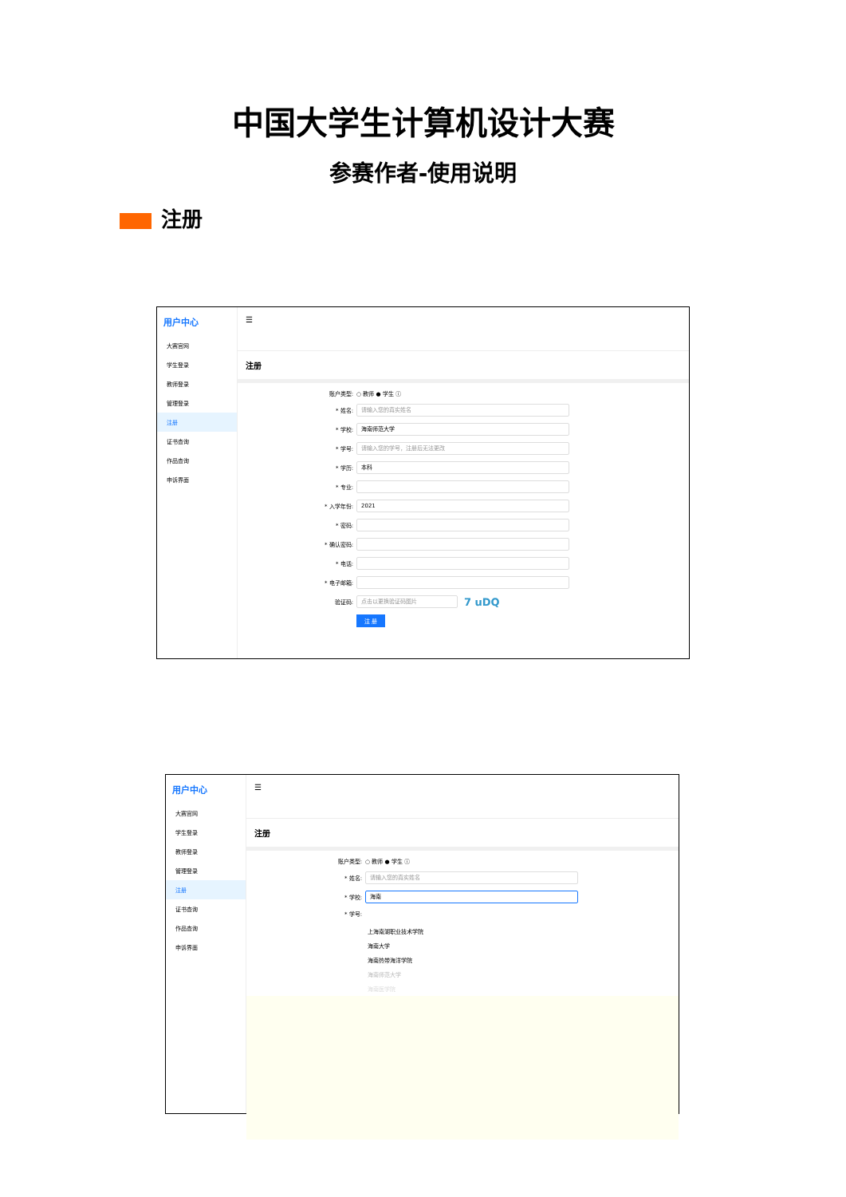中国大学生计算机设计大赛
参赛作者-使用说明
注册
用户中心
大赛官网
学生登录
教师登录
管理登录
注册
证书查询
作品查询
申诉界面
☰
注册
账户类型: ○ 教师 ● 学生 ⓘ
* 姓名:
请输入您的真实姓名
* 学校:
海南师范大学
* 学号:
请输入您的学号，注册后无法更改
* 学历:
本科
* 专业:
* 入学年份:
2021
* 密码:
* 确认密码:
* 电话:
* 电子邮箱:
验证码:
点击以更换验证码图片
7 uDQ
注 册
用户中心
大赛官网
学生登录
教师登录
管理登录
注册
证书查询
作品查询
申诉界面
☰
注册
账户类型: ○ 教师 ● 学生 ⓘ
* 姓名:
请输入您的真实姓名
* 学校:
海南
* 学号:
上海南湖职业技术学院
海南大学
海南热带海洋学院
海南师范大学
海南医学院